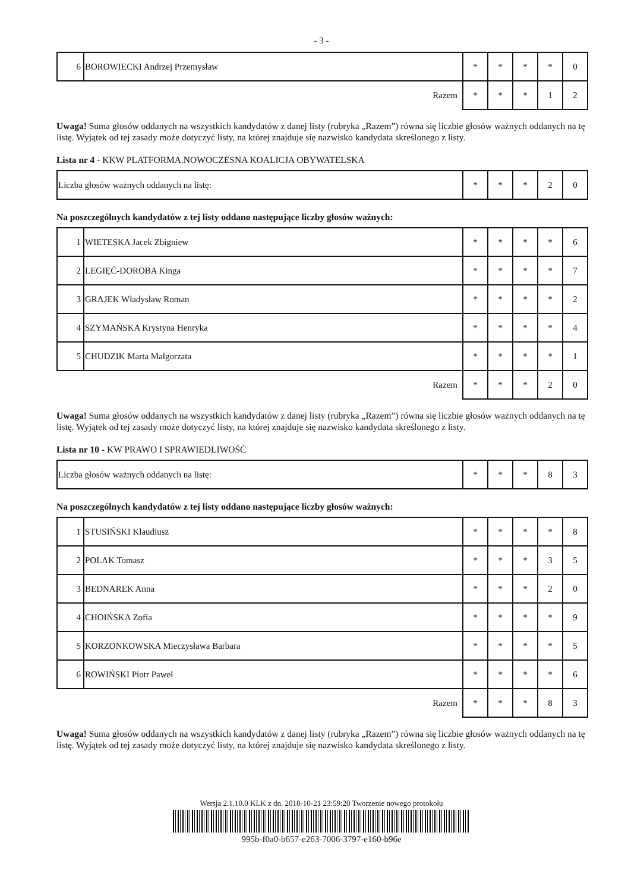- 3 -
| 6 | BOROWIECKI Andrzej Przemysław | * | * | * | * | 0 |
| Razem | | * | * | * | 1 | 2 |
Uwaga! Suma głosów oddanych na wszystkich kandydatów z danej listy (rubryka „Razem”) równa się liczbie głosów ważnych oddanych na tę listę. Wyjątek od tej zasady może dotyczyć listy, na której znajduje się nazwisko kandydata skreślonego z listy.
Lista nr 4 - KKW PLATFORMA.NOWOCZESNA KOALICJA OBYWATELSKA
| Liczba głosów ważnych oddanych na listę: | * | * | * | 2 | 0 |
Na poszczególnych kandydatów z tej listy oddano następujące liczby głosów ważnych:
| 1 | WIETESKA Jacek Zbigniew | * | * | * | * | 6 |
| 2 | LEGIĘĆ-DOROBA Kinga | * | * | * | * | 7 |
| 3 | GRAJEK Władysław Roman | * | * | * | * | 2 |
| 4 | SZYMAŃSKA Krystyna Henryka | * | * | * | * | 4 |
| 5 | CHUDZIK Marta Małgorzata | * | * | * | * | 1 |
| Razem | | * | * | * | 2 | 0 |
Uwaga! Suma głosów oddanych na wszystkich kandydatów z danej listy (rubryka „Razem”) równa się liczbie głosów ważnych oddanych na tę listę. Wyjątek od tej zasady może dotyczyć listy, na której znajduje się nazwisko kandydata skreślonego z listy.
Lista nr 10 - KW PRAWO I SPRAWIEDLIWOŚĆ
| Liczba głosów ważnych oddanych na listę: | * | * | * | 8 | 3 |
Na poszczególnych kandydatów z tej listy oddano następujące liczby głosów ważnych:
| 1 | STUSIŃSKI Klaudiusz | * | * | * | * | 8 |
| 2 | POLAK Tomasz | * | * | * | 3 | 5 |
| 3 | BEDNAREK Anna | * | * | * | 2 | 0 |
| 4 | CHOIŃSKA Zofia | * | * | * | * | 9 |
| 5 | KORZONKOWSKA Mieczysława Barbara | * | * | * | * | 5 |
| 6 | ROWIŃSKI Piotr Paweł | * | * | * | * | 6 |
| Razem | | * | * | * | 8 | 3 |
Uwaga! Suma głosów oddanych na wszystkich kandydatów z danej listy (rubryka „Razem”) równa się liczbie głosów ważnych oddanych na tę listę. Wyjątek od tej zasady może dotyczyć listy, na której znajduje się nazwisko kandydata skreślonego z listy.
Wersja 2.1.10.0 KLK z dn. 2018-10-21 23:59:20 Tworzenie nowego protokołu
995b-f0a0-b657-e263-7006-3797-e160-b96e